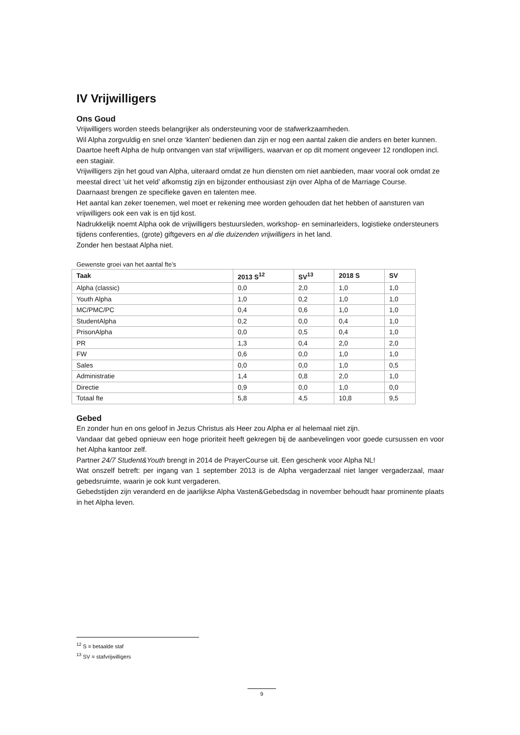IV Vrijwilligers
Ons Goud
Vrijwilligers worden steeds belangrijker als ondersteuning voor de stafwerkzaamheden.
Wil Alpha zorgvuldig en snel onze ‘klanten’ bedienen dan zijn er nog een aantal zaken die anders en beter kunnen. Daartoe heeft Alpha de hulp ontvangen van staf vrijwilligers, waarvan er op dit moment ongeveer 12 rondlopen incl. een stagiair.
Vrijwilligers zijn het goud van Alpha, uiteraard omdat ze hun diensten om niet aanbieden, maar vooral ook omdat ze meestal direct ‘uit het veld’ afkomstig zijn en bijzonder enthousiast zijn over Alpha of de Marriage Course.
Daarnaast brengen ze specifieke gaven en talenten mee.
Het aantal kan zeker toenemen, wel moet er rekening mee worden gehouden dat het hebben of aansturen van vrijwilligers ook een vak is en tijd kost.
Nadrukkelijk noemt Alpha ook de vrijwilligers bestuursleden, workshop- en seminarleiders, logistieke ondersteuners tijdens conferenties, (grote) giftgevers en al die duizenden vrijwilligers in het land.
Zonder hen bestaat Alpha niet.
Gewenste groei van het aantal fte’s
| Taak | 2013 S<sup>12</sup> | SV<sup>13</sup> | 2018 S | SV |
| --- | --- | --- | --- | --- |
| Alpha (classic) | 0,0 | 2,0 | 1,0 | 1,0 |
| Youth Alpha | 1,0 | 0,2 | 1,0 | 1,0 |
| MC/PMC/PC | 0,4 | 0,6 | 1,0 | 1,0 |
| StudentAlpha | 0,2 | 0,0 | 0,4 | 1,0 |
| PrisonAlpha | 0,0 | 0,5 | 0,4 | 1,0 |
| PR | 1,3 | 0,4 | 2,0 | 2,0 |
| FW | 0,6 | 0,0 | 1,0 | 1,0 |
| Sales | 0,0 | 0,0 | 1,0 | 0,5 |
| Administratie | 1,4 | 0,8 | 2,0 | 1,0 |
| Directie | 0,9 | 0,0 | 1,0 | 0,0 |
| Totaal fte | 5,8 | 4,5 | 10,8 | 9,5 |
Gebed
En zonder hun en ons geloof in Jezus Christus als Heer zou Alpha er al helemaal niet zijn.
Vandaar dat gebed opnieuw een hoge prioriteit heeft gekregen bij de aanbevelingen voor goede cursussen en voor het Alpha kantoor zelf.
Partner 24/7 Student&Youth brengt in 2014 de PrayerCourse uit. Een geschenk voor Alpha NL!
Wat onszelf betreft: per ingang van 1 september 2013 is de Alpha vergaderzaal niet langer vergaderzaal, maar gebedsruimte, waarin je ook kunt vergaderen.
Gebedstijden zijn veranderd en de jaarlijkse Alpha Vasten&Gebedsdag in november behoudt haar prominente plaats in het Alpha leven.
<sup>12</sup> S = betaalde staf
<sup>13</sup> SV = stafvrijwilligers
9